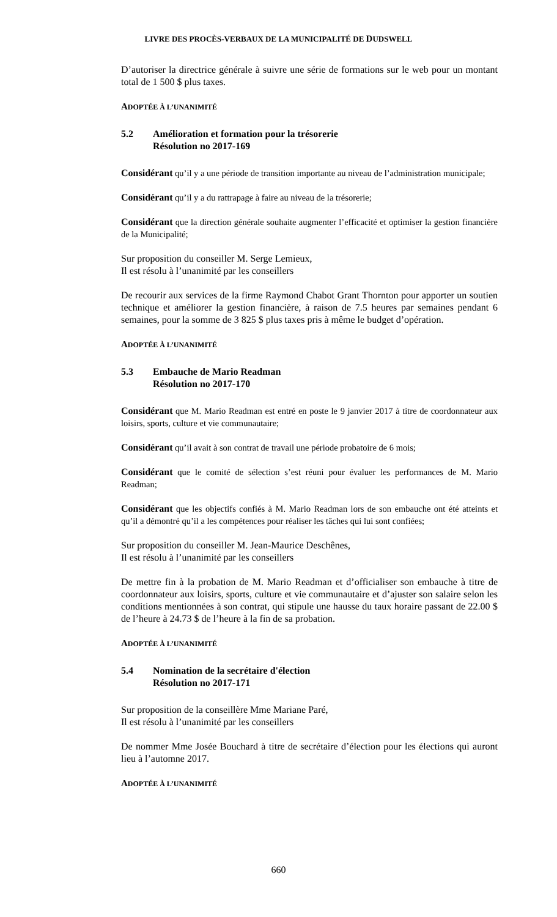LIVRE DES PROCÈS-VERBAUX DE LA MUNICIPALITÉ DE DUDSWELL
D’autoriser la directrice générale à suivre une série de formations sur le web pour un montant total de 1 500 $ plus taxes.
ADOPTÉE À L’UNANIMITÉ
5.2 Amélioration et formation pour la trésorerie
Résolution no 2017-169
Considérant qu’il y a une période de transition importante au niveau de l’administration municipale;
Considérant qu’il y a du rattrapage à faire au niveau de la trésorerie;
Considérant que la direction générale souhaite augmenter l’efficacité et optimiser la gestion financière de la Municipalité;
Sur proposition du conseiller M. Serge Lemieux,
Il est résolu à l’unanimité par les conseillers
De recourir aux services de la firme Raymond Chabot Grant Thornton pour apporter un soutien technique et améliorer la gestion financière, à raison de 7.5 heures par semaines pendant 6 semaines, pour la somme de 3 825 $ plus taxes pris à même le budget d’opération.
ADOPTÉE À L’UNANIMITÉ
5.3 Embauche de Mario Readman
Résolution no 2017-170
Considérant que M. Mario Readman est entré en poste le 9 janvier 2017 à titre de coordonnateur aux loisirs, sports, culture et vie communautaire;
Considérant qu’il avait à son contrat de travail une période probatoire de 6 mois;
Considérant que le comité de sélection s’est réuni pour évaluer les performances de M. Mario Readman;
Considérant que les objectifs confiés à M. Mario Readman lors de son embauche ont été atteints et qu’il a démontré qu’il a les compétences pour réaliser les tâches qui lui sont confiées;
Sur proposition du conseiller M. Jean-Maurice Deschênes,
Il est résolu à l’unanimité par les conseillers
De mettre fin à la probation de M. Mario Readman et d’officialiser son embauche à titre de coordonnateur aux loisirs, sports, culture et vie communautaire et d’ajuster son salaire selon les conditions mentionnées à son contrat, qui stipule une hausse du taux horaire passant de 22.00 $ de l’heure à 24.73 $ de l’heure à la fin de sa probation.
ADOPTÉE À L’UNANIMITÉ
5.4 Nomination de la secrétaire d'élection
Résolution no 2017-171
Sur proposition de la conseillère Mme Mariane Paré,
Il est résolu à l’unanimité par les conseillers
De nommer Mme Josée Bouchard à titre de secrétaire d’élection pour les élections qui auront lieu à l’automne 2017.
ADOPTÉE À L’UNANIMITÉ
660